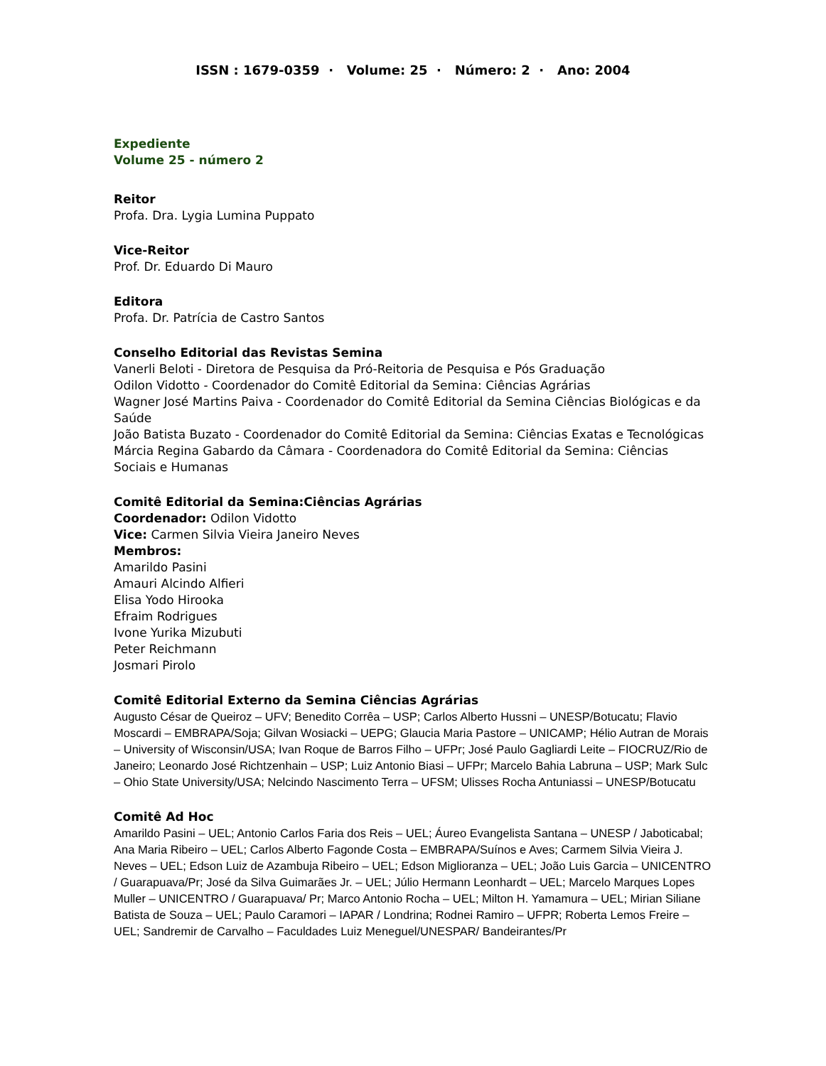ISSN : 1679-0359 · Volume: 25 · Número: 2 · Ano: 2004
Expediente
Volume 25 - número 2
Reitor
Profa. Dra. Lygia Lumina Puppato
Vice-Reitor
Prof. Dr. Eduardo Di Mauro
Editora
Profa. Dr. Patrícia de Castro Santos
Conselho Editorial das Revistas Semina
Vanerli Beloti - Diretora de Pesquisa da Pró-Reitoria de Pesquisa e Pós Graduação
Odilon Vidotto - Coordenador do Comitê Editorial da Semina: Ciências Agrárias
Wagner José Martins Paiva - Coordenador do Comitê Editorial da Semina Ciências Biológicas e da Saúde
João Batista Buzato - Coordenador do Comitê Editorial da Semina: Ciências Exatas e Tecnológicas
Márcia Regina Gabardo da Câmara - Coordenadora do Comitê Editorial da Semina: Ciências Sociais e Humanas
Comitê Editorial da Semina:Ciências Agrárias
Coordenador: Odilon Vidotto
Vice: Carmen Silvia Vieira Janeiro Neves
Membros:
Amarildo Pasini
Amauri Alcindo Alfieri
Elisa Yodo Hirooka
Efraim Rodrigues
Ivone Yurika Mizubuti
Peter Reichmann
Josmari Pirolo
Comitê Editorial Externo da Semina Ciências Agrárias
Augusto César de Queiroz – UFV; Benedito Corrêa – USP; Carlos Alberto Hussni – UNESP/Botucatu; Flavio Moscardi – EMBRAPA/Soja; Gilvan Wosiacki – UEPG; Glaucia Maria Pastore – UNICAMP; Hélio Autran de Morais – University of Wisconsin/USA; Ivan Roque de Barros Filho – UFPr; José Paulo Gagliardi Leite – FIOCRUZ/Rio de Janeiro; Leonardo José Richtzenhain – USP; Luiz Antonio Biasi – UFPr; Marcelo Bahia Labruna – USP; Mark Sulc – Ohio State University/USA; Nelcindo Nascimento Terra – UFSM; Ulisses Rocha Antuniassi – UNESP/Botucatu
Comitê Ad Hoc
Amarildo Pasini – UEL; Antonio Carlos Faria dos Reis – UEL; Áureo Evangelista Santana – UNESP / Jaboticabal; Ana Maria Ribeiro – UEL; Carlos Alberto Fagonde Costa – EMBRAPA/Suínos e Aves; Carmem Silvia Vieira J. Neves – UEL; Edson Luiz de Azambuja Ribeiro – UEL; Edson Miglioranza – UEL; João Luis Garcia – UNICENTRO / Guarapuava/Pr; José da Silva Guimarães Jr. – UEL; Júlio Hermann Leonhardt – UEL; Marcelo Marques Lopes Muller – UNICENTRO / Guarapuava/ Pr; Marco Antonio Rocha – UEL; Milton H. Yamamura – UEL; Mirian Siliane Batista de Souza – UEL; Paulo Caramori – IAPAR / Londrina; Rodnei Ramiro – UFPR; Roberta Lemos Freire – UEL; Sandremir de Carvalho – Faculdades Luiz Meneguel/UNESPAR/ Bandeirantes/Pr